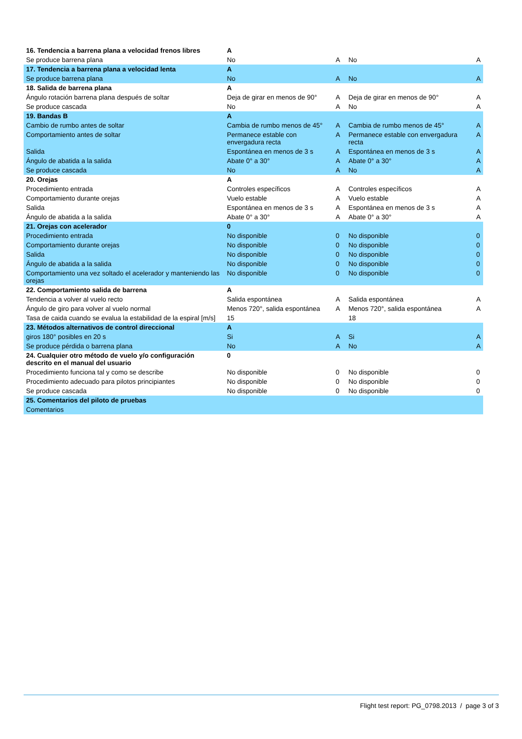| 16. Tendencia a barrena plana a velocidad frenos libres | A | | | |
| Se produce barrena plana | No | A | No | A |
| 17. Tendencia a barrena plana a velocidad lenta | A | | | |
| Se produce barrena plana | No | A | No | A |
| 18. Salida de barrena plana | A | | | |
| Ángulo rotación barrena plana después de soltar | Deja de girar en menos de 90° | A | Deja de girar en menos de 90° | A |
| Se produce cascada | No | A | No | A |
| 19. Bandas B | A | | | |
| Cambio de rumbo antes de soltar | Cambia de rumbo menos de 45° | A | Cambia de rumbo menos de 45° | A |
| Comportamiento antes de soltar | Permanece estable con envergadura recta | A | Permanece estable con envergadura recta | A |
| Salida | Espontánea en menos de 3 s | A | Espontánea en menos de 3 s | A |
| Ángulo de abatida a la salida | Abate 0° a 30° | A | Abate 0° a 30° | A |
| Se produce cascada | No | A | No | A |
| 20. Orejas | A | | | |
| Procedimiento entrada | Controles específicos | A | Controles específicos | A |
| Comportamiento durante orejas | Vuelo estable | A | Vuelo estable | A |
| Salida | Espontánea en menos de 3 s | A | Espontánea en menos de 3 s | A |
| Ángulo de abatida a la salida | Abate 0° a 30° | A | Abate 0° a 30° | A |
| 21. Orejas con acelerador | 0 | | | |
| Procedimiento entrada | No disponible | 0 | No disponible | 0 |
| Comportamiento durante orejas | No disponible | 0 | No disponible | 0 |
| Salida | No disponible | 0 | No disponible | 0 |
| Ángulo de abatida a la salida | No disponible | 0 | No disponible | 0 |
| Comportamiento una vez soltado el acelerador y manteniendo las orejas | No disponible | 0 | No disponible | 0 |
| 22. Comportamiento salida de barrena | A | | | |
| Tendencia a volver al vuelo recto | Salida espontánea | A | Salida espontánea | A |
| Ángulo de giro para volver al vuelo normal | Menos 720°, salida espontánea | A | Menos 720°, salida espontánea | A |
| Tasa de caida cuando se evalua la estabilidad de la espiral [m/s] | 15 | | 18 | |
| 23. Métodos alternativos de control direccional | A | | | |
| giros 180° posibles en 20 s | Si | A | Si | A |
| Se produce pérdida o barrena plana | No | A | No | A |
| 24. Cualquier otro método de vuelo y/o configuración descrito en el manual del usuario | 0 | | | |
| Procedimiento funciona tal y como se describe | No disponible | 0 | No disponible | 0 |
| Procedimiento adecuado para pilotos principiantes | No disponible | 0 | No disponible | 0 |
| Se produce cascada | No disponible | 0 | No disponible | 0 |
| 25. Comentarios del piloto de pruebas | | | | |
| Comentarios | | | | |
Flight test report: PG_0798.2013 / page 3 of 3